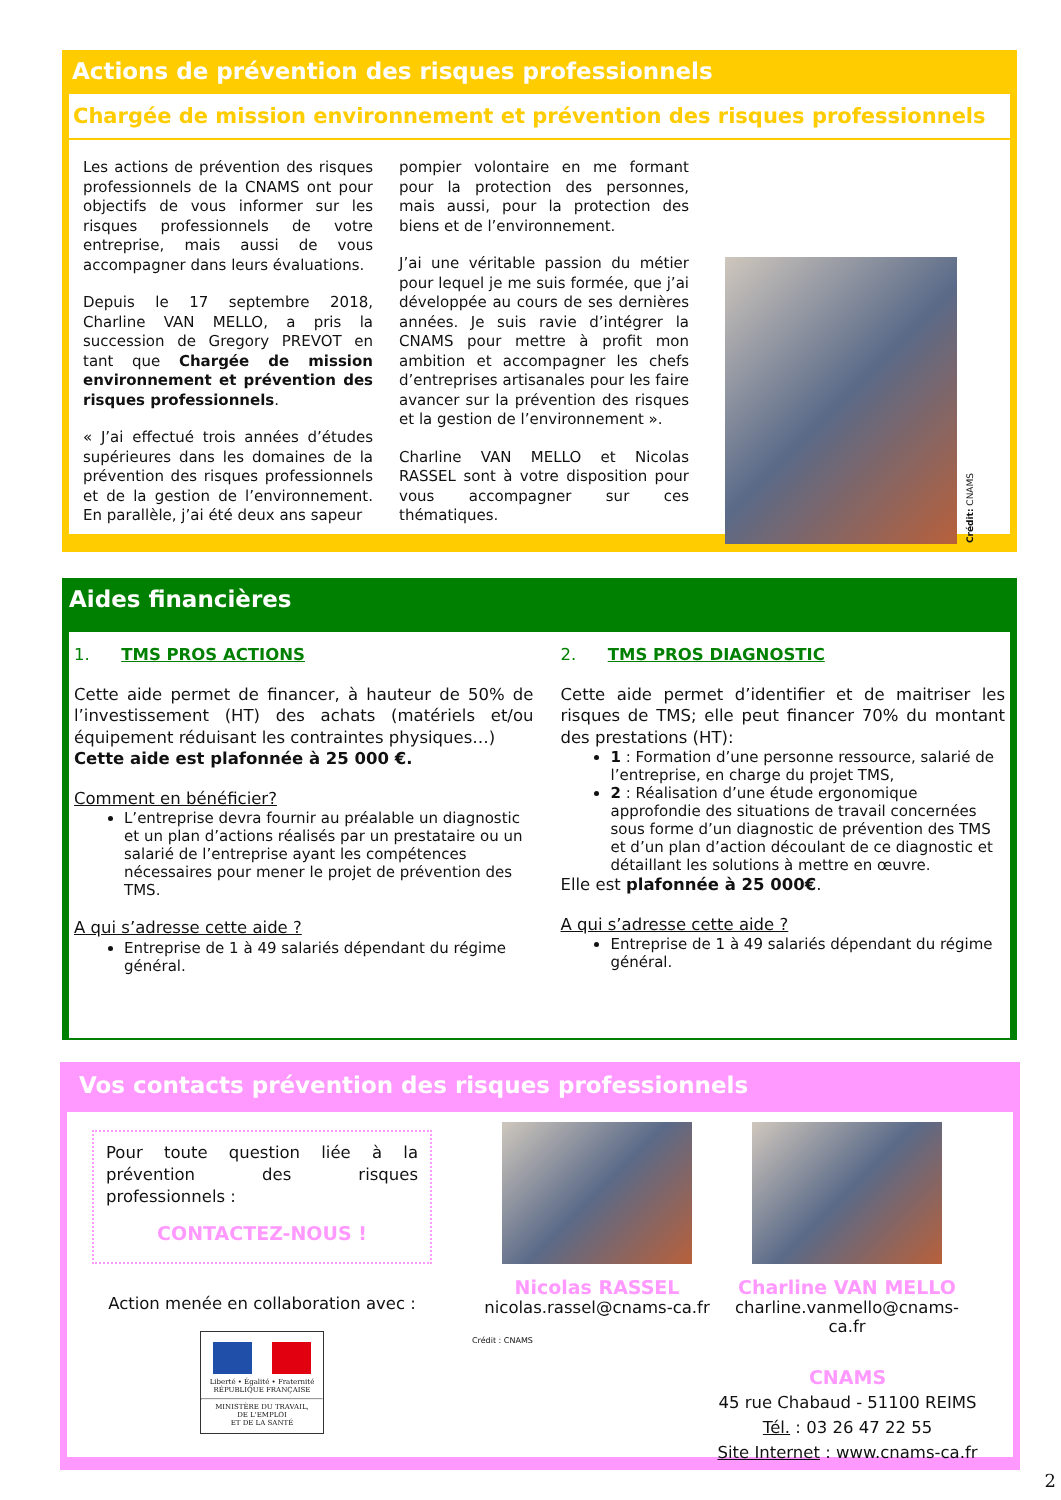Actions de prévention des risques professionnels
Chargée de mission environnement et prévention des risques professionnels
Les actions de prévention des risques professionnels de la CNAMS ont pour objectifs de vous informer sur les risques professionnels de votre entreprise, mais aussi de vous accompagner dans leurs évaluations.
Depuis le 17 septembre 2018, Charline VAN MELLO, a pris la succession de Gregory PREVOT en tant que Chargée de mission environnement et prévention des risques professionnels.
« J’ai effectué trois années d’études supérieures dans les domaines de la prévention des risques professionnels et de la gestion de l’environnement. En parallèle, j’ai été deux ans sapeur
pompier volontaire en me formant pour la protection des personnes, mais aussi, pour la protection des biens et de l’environnement.
J’ai une véritable passion du métier pour lequel je me suis formée, que j’ai développée au cours de ses dernières années. Je suis ravie d’intégrer la CNAMS pour mettre à profit mon ambition et accompagner les chefs d’entreprises artisanales pour les faire avancer sur la prévention des risques et la gestion de l’environnement ».
Charline VAN MELLO et Nicolas RASSEL sont à votre disposition pour vous accompagner sur ces thématiques.
Crédit: CNAMS
Aides financières
1. TMS PROS ACTIONS
Cette aide permet de financer, à hauteur de 50% de l’investissement (HT) des achats (matériels et/ou équipement réduisant les contraintes physiques…)
Cette aide est plafonnée à 25 000 €.
Comment en bénéficier?
L’entreprise devra fournir au préalable un diagnostic et un plan d’actions réalisés par un prestataire ou un salarié de l’entreprise ayant les compétences nécessaires pour mener le projet de prévention des TMS.
A qui s’adresse cette aide ?
Entreprise de 1 à 49 salariés dépendant du régime général.
2. TMS PROS DIAGNOSTIC
Cette aide permet d’identifier et de maitriser les risques de TMS; elle peut financer 70% du montant des prestations (HT):
1 : Formation d’une personne ressource, salarié de l’entreprise, en charge du projet TMS,
2 : Réalisation d’une étude ergonomique approfondie des situations de travail concernées sous forme d’un diagnostic de prévention des TMS et d’un plan d’action découlant de ce diagnostic et détaillant les solutions à mettre en œuvre.
Elle est plafonnée à 25 000€.
A qui s’adresse cette aide ?
Entreprise de 1 à 49 salariés dépendant du régime général.
Vos contacts prévention des risques professionnels
Pour toute question liée à la prévention des risques professionnels :
CONTACTEZ-NOUS !
Action menée en collaboration avec :
Liberté • Égalité • Fraternité
RÉPUBLIQUE FRANÇAISE
MINISTÈRE DU TRAVAIL,
DE L'EMPLOI
ET DE LA SANTÉ
Nicolas RASSEL
nicolas.rassel@cnams-ca.fr
Charline VAN MELLO
charline.vanmello@cnams-ca.fr
Crédit : CNAMS
CNAMS
45 rue Chabaud - 51100 REIMS
Tél. : 03 26 47 22 55
Site Internet : www.cnams-ca.fr
2